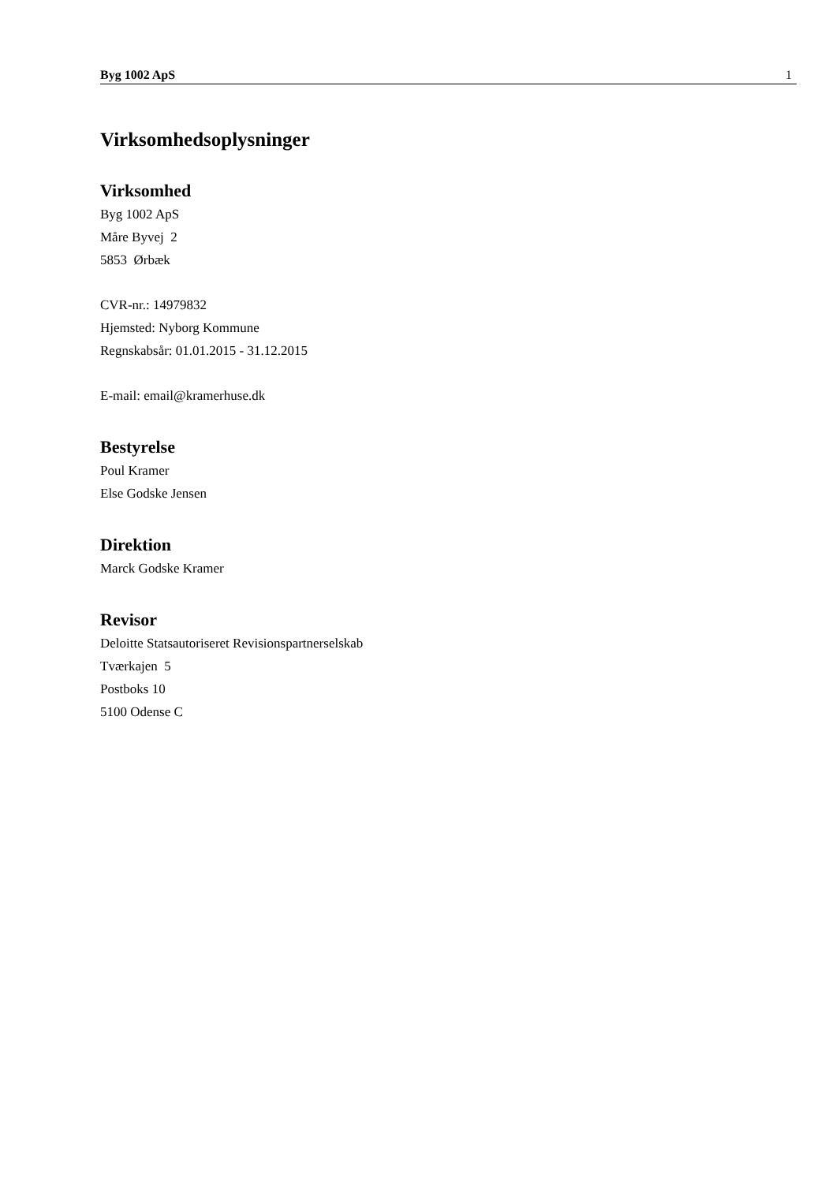Byg 1002 ApS 1
Virksomhedsoplysninger
Virksomhed
Byg 1002 ApS
Måre Byvej 2
5853 Ørbæk
CVR-nr.: 14979832
Hjemsted: Nyborg Kommune
Regnskabsår: 01.01.2015 - 31.12.2015
E-mail: email@kramerhuse.dk
Bestyrelse
Poul Kramer
Else Godske Jensen
Direktion
Marck Godske Kramer
Revisor
Deloitte Statsautoriseret Revisionspartnerselskab
Tværkajen 5
Postboks 10
5100 Odense C